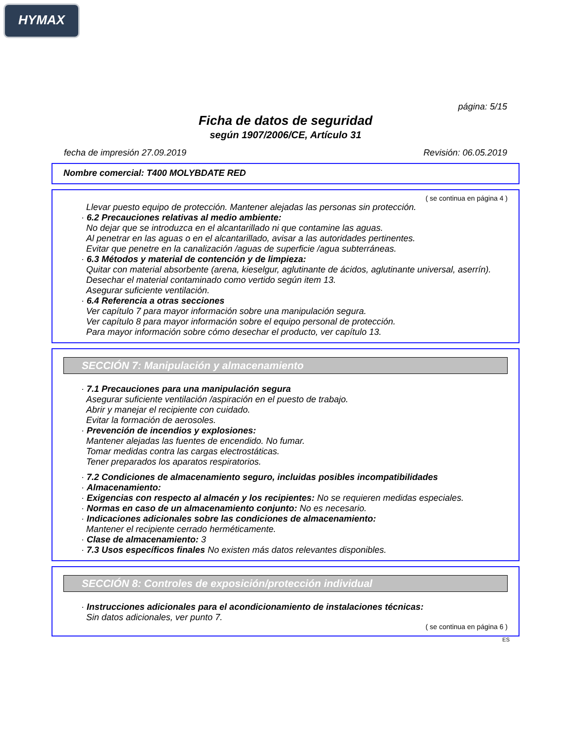HYMAX
página: 5/15
Ficha de datos de seguridad
según 1907/2006/CE, Artículo 31
fecha de impresión 27.09.2019 Revisión: 06.05.2019
Nombre comercial: T400 MOLYBDATE RED
( se continua en página 4 )
Llevar puesto equipo de protección. Mantener alejadas las personas sin protección.
· 6.2 Precauciones relativas al medio ambiente:
No dejar que se introduzca en el alcantarillado ni que contamine las aguas.
Al penetrar en las aguas o en el alcantarillado, avisar a las autoridades pertinentes.
Evitar que penetre en la canalización /aguas de superficie /agua subterráneas.
· 6.3 Métodos y material de contención y de limpieza:
Quitar con material absorbente (arena, kieselgur, aglutinante de ácidos, aglutinante universal, aserrín).
Desechar el material contaminado como vertido según item 13.
Asegurar suficiente ventilación.
· 6.4 Referencia a otras secciones
Ver capítulo 7 para mayor información sobre una manipulación segura.
Ver capítulo 8 para mayor información sobre el equipo personal de protección.
Para mayor información sobre cómo desechar el producto, ver capítulo 13.
SECCIÓN 7: Manipulación y almacenamiento
· 7.1 Precauciones para una manipulación segura
Asegurar suficiente ventilación /aspiración en el puesto de trabajo.
Abrir y manejar el recipiente con cuidado.
Evitar la formación de aerosoles.
· Prevención de incendios y explosiones:
Mantener alejadas las fuentes de encendido. No fumar.
Tomar medidas contra las cargas electrostáticas.
Tener preparados los aparatos respiratorios.
· 7.2 Condiciones de almacenamiento seguro, incluidas posibles incompatibilidades
· Almacenamiento:
· Exigencias con respecto al almacén y los recipientes: No se requieren medidas especiales.
· Normas en caso de un almacenamiento conjunto: No es necesario.
· Indicaciones adicionales sobre las condiciones de almacenamiento:
Mantener el recipiente cerrado herméticamente.
· Clase de almacenamiento: 3
· 7.3 Usos específicos finales No existen más datos relevantes disponibles.
SECCIÓN 8: Controles de exposición/protección individual
· Instrucciones adicionales para el acondicionamiento de instalaciones técnicas:
Sin datos adicionales, ver punto 7.
( se continua en página 6 )
ES